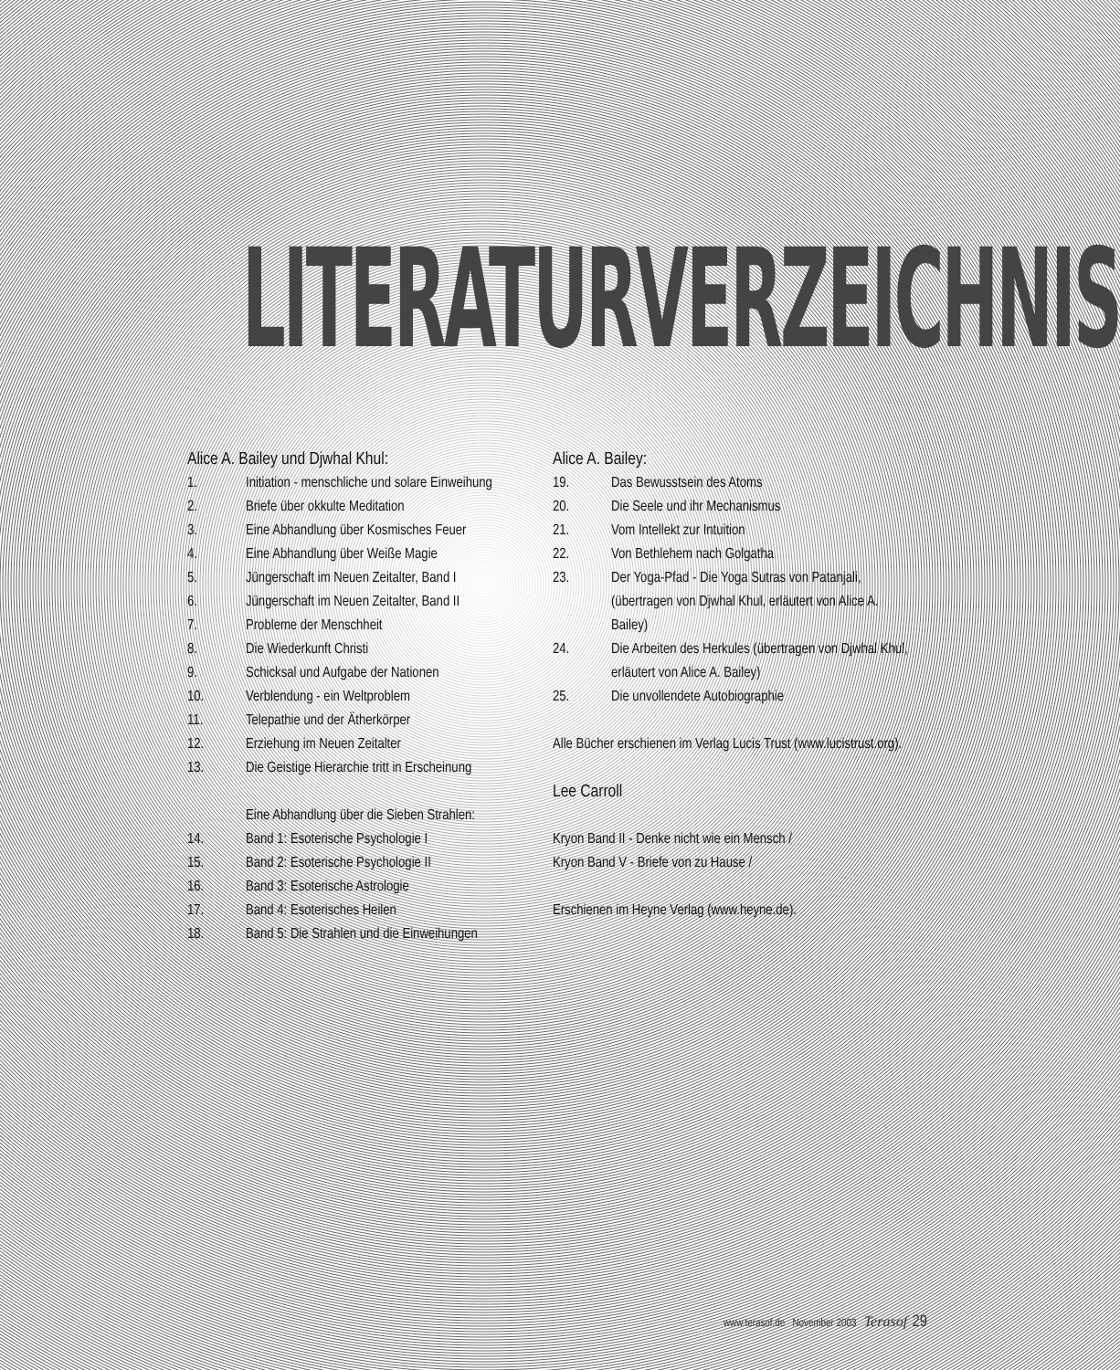LITERATURVERZEICHNIS
Alice A. Bailey und Djwhal Khul:
1. Initiation - menschliche und solare Einweihung
2. Briefe über okkulte Meditation
3. Eine Abhandlung über Kosmisches Feuer
4. Eine Abhandlung über Weiße Magie
5. Jüngerschaft im Neuen Zeitalter, Band I
6. Jüngerschaft im Neuen Zeitalter, Band II
7. Probleme der Menschheit
8. Die Wiederkunft Christi
9. Schicksal und Aufgabe der Nationen
10. Verblendung - ein Weltproblem
11. Telepathie und der Ätherkörper
12. Erziehung im Neuen Zeitalter
13. Die Geistige Hierarchie tritt in Erscheinung
Eine Abhandlung über die Sieben Strahlen:
14. Band 1: Esoterische Psychologie I
15. Band 2: Esoterische Psychologie II
16. Band 3: Esoterische Astrologie
17. Band 4: Esoterisches Heilen
18. Band 5: Die Strahlen und die Einweihungen
Alice A. Bailey:
19. Das Bewusstsein des Atoms
20. Die Seele und ihr Mechanismus
21. Vom Intellekt zur Intuition
22. Von Bethlehem nach Golgatha
23. Der Yoga-Pfad - Die Yoga Sutras von Patanjali, (übertragen von Djwhal Khul, erläutert von Alice A. Bailey)
24. Die Arbeiten des Herkules (übertragen von Djwhal Khul, erläutert von Alice A. Bailey)
25. Die unvollendete Autobiographie
Alle Bücher erschienen im Verlag Lucis Trust (www.lucistrust.org).
Lee Carroll
Kryon Band II - Denke nicht wie ein Mensch /
Kryon Band V - Briefe von zu Hause /
Erschienen im Heyne Verlag (www.heyne.de).
www.terasof.de November 2003 Terasof 29